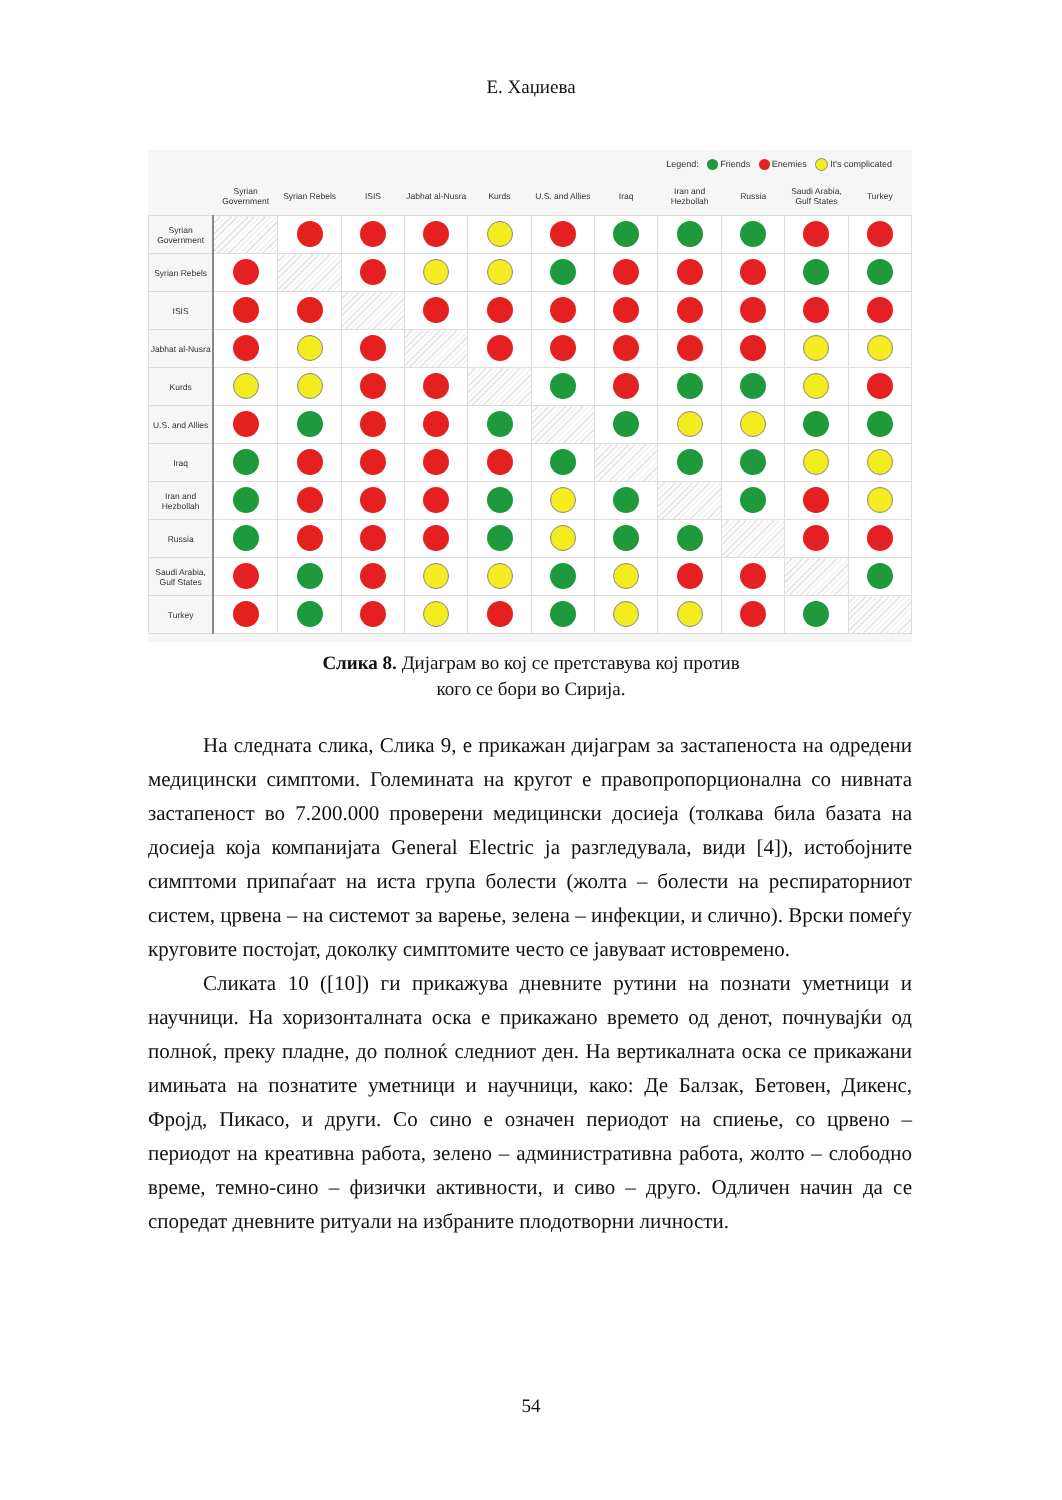Е. Хаџиева
Legend: Friends Enemies It's complicated
| | Syrian Government | Syrian Rebels | ISIS | Jabhat al-Nusra | Kurds | U.S. and Allies | Iraq | Iran and Hezbollah | Russia | Saudi Arabia, Gulf States | Turkey |
| --- | --- | --- | --- | --- | --- | --- | --- | --- | --- | --- | --- |
| Syrian Government | | | | | | | | | | | |
| Syrian Rebels | | | | | | | | | | | |
| ISIS | | | | | | | | | | | |
| Jabhat al-Nusra | | | | | | | | | | | |
| Kurds | | | | | | | | | | | |
| U.S. and Allies | | | | | | | | | | | |
| Iraq | | | | | | | | | | | |
| Iran and Hezbollah | | | | | | | | | | | |
| Russia | | | | | | | | | | | |
| Saudi Arabia, Gulf States | | | | | | | | | | | |
| Turkey | | | | | | | | | | | |
Слика 8. Дијаграм во кој се претставува кој против
кого се бори во Сирија.
На следната слика, Слика 9, е прикажан дијаграм за застапеноста на одредени медицински симптоми. Големината на кругот е правопропорционална со нивната застапеност во 7.200.000 проверени медицински досиеја (толкава била базата на досиеја која компанијата General Electric ја разгледувала, види [4]), истобојните симптоми припаѓаат на иста група болести (жолта – болести на респираторниот систем, црвена – на системот за варење, зелена – инфекции, и слично). Врски помеѓу круговите постојат, доколку симптомите често се јавуваат истовремено.
Сликата 10 ([10]) ги прикажува дневните рутини на познати уметници и научници. На хоризонталната оска е прикажано времето од денот, почнувајќи од полноќ, преку пладне, до полноќ следниот ден. На вертикалната оска се прикажани имињата на познатите уметници и научници, како: Де Балзак, Бетовен, Дикенс, Фројд, Пикасо, и други. Со сино е означен периодот на спиење, со црвено – периодот на креативна работа, зелено – административна работа, жолто – слободно време, темно-сино – физички активности, и сиво – друго. Одличен начин да се споредат дневните ритуали на избраните плодотворни личности.
54